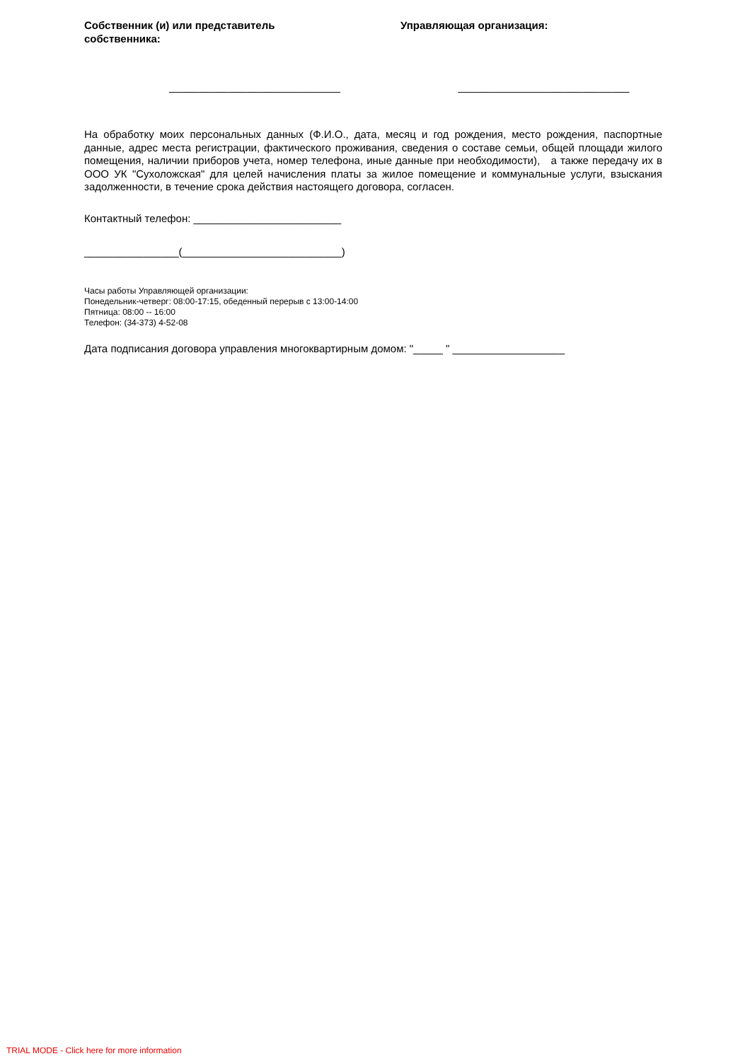Собственник (и) или представитель
собственника:
Управляющая организация:
_____________________________ _____________________________
На обработку моих персональных данных (Ф.И.О., дата, месяц и год рождения, место рождения, паспортные данные, адрес места регистрации, фактического проживания, сведения о составе семьи, общей площади жилого помещения, наличии приборов учета, номер телефона, иные данные при необходимости), а также передачу их в ООО УК "Сухоложская" для целей начисления платы за жилое помещение и коммунальные услуги, взыскания задолженности, в течение срока действия настоящего договора, согласен.
Контактный телефон: _________________________
________________(___________________________)
Часы работы Управляющей организации:
Понедельник-четверг: 08:00-17:15, обеденный перерыв с 13:00-14:00
Пятница: 08:00 -- 16:00
Телефон: (34-373) 4-52-08
Дата подписания договора управления многоквартирным домом: "_____ " ___________________
TRIAL MODE - Click here for more information